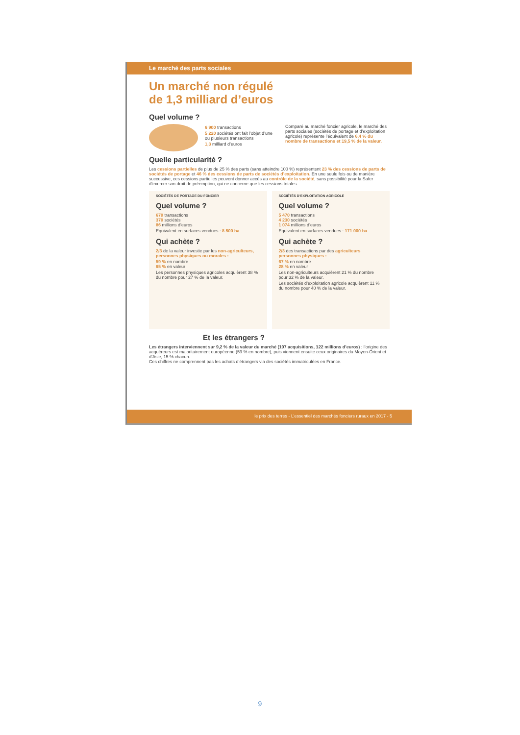Le marché des parts sociales
Un marché non régulé
de 1,3 milliard d’euros
Quel volume ?
6 900 transactions
5 220 sociétés ont fait l’objet d’une ou plusieurs transactions
1,3 milliard d’euros
Comparé au marché foncier agricole, le marché des parts sociales (sociétés de portage et d’exploitation agricole) représente l’équivalent de 6,4 % du nombre de transactions et 19,5 % de la valeur.
Quelle particularité ?
Les cessions partielles de plus de 25 % des parts (sans atteindre 100 %) représentent 23 % des cessions de parts de sociétés de portage et 46 % des cessions de parts de sociétés d’exploitation. En une seule fois ou de manière successive, ces cessions partielles peuvent donner accès au contrôle de la société, sans possibilité pour la Safer d’exercer son droit de préemption, qui ne concerne que les cessions totales.
SOCIÉTÉS DE PORTAGE DU FONCIER
Quel volume ?
670 transactions
370 sociétés
86 millions d’euros
Equivalent en surfaces vendues : 8 500 ha
Qui achète ?
2/3 de la valeur investie par les non-agriculteurs, personnes physiques ou morales :
59 % en nombre
65 % en valeur
Les personnes physiques agricoles acquièrent 38 % du nombre pour 27 % de la valeur.
SOCIÉTÉS D’EXPLOITATION AGRICOLE
Quel volume ?
5 470 transactions
4 230 sociétés
1 074 millions d’euros
Equivalent en surfaces vendues : 171 000 ha
Qui achète ?
2/3 des transactions par des agriculteurs personnes physiques :
67 % en nombre
28 % en valeur
Les non-agriculteurs acquièrent 21 % du nombre pour 32 % de la valeur.
Les sociétés d’exploitation agricole acquièrent 11 % du nombre pour 40 % de la valeur.
Et les étrangers ?
Les étrangers interviennent sur 9,2 % de la valeur du marché (107 acquisitions, 122 millions d’euros) : l’origine des acquéreurs est majoritairement européenne (59 % en nombre), puis viennent ensuite ceux originaires du Moyen-Orient et d’Asie, 15 % chacun.
Ces chiffres ne comprennent pas les achats d’étrangers via des sociétés immatriculées en France.
le prix des terres - L’essentiel des marchés fonciers ruraux en 2017 - 5
9